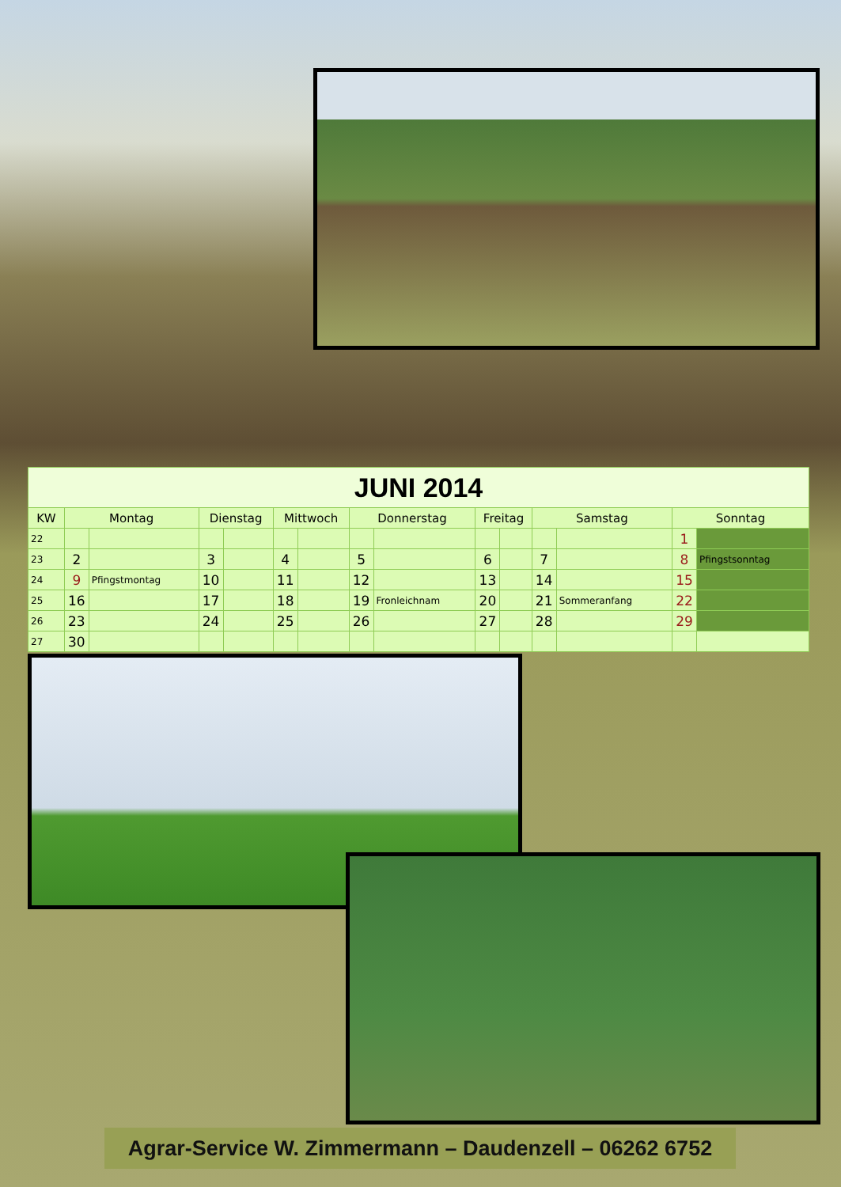| JUNI 2014 | | | | | | | | | | | | | | |
| KW | Montag | | Dienstag | | Mittwoch | | Donnerstag | | Freitag | | Samstag | | Sonntag | |
| 22 | | | | | | | | | | | | | 1 | |
| 23 | 2 | | 3 | | 4 | | 5 | | 6 | | 7 | | 8 | Pfingstsonntag |
| 24 | 9 | Pfingstmontag | 10 | | 11 | | 12 | | 13 | | 14 | | 15 | |
| 25 | 16 | | 17 | | 18 | | 19 | Fronleichnam | 20 | | 21 | Sommeranfang | 22 | |
| 26 | 23 | | 24 | | 25 | | 26 | | 27 | | 28 | | 29 | |
| 27 | 30 | | | | | | | | | | | | | |
Agrar-Service W. Zimmermann – Daudenzell – 06262 6752